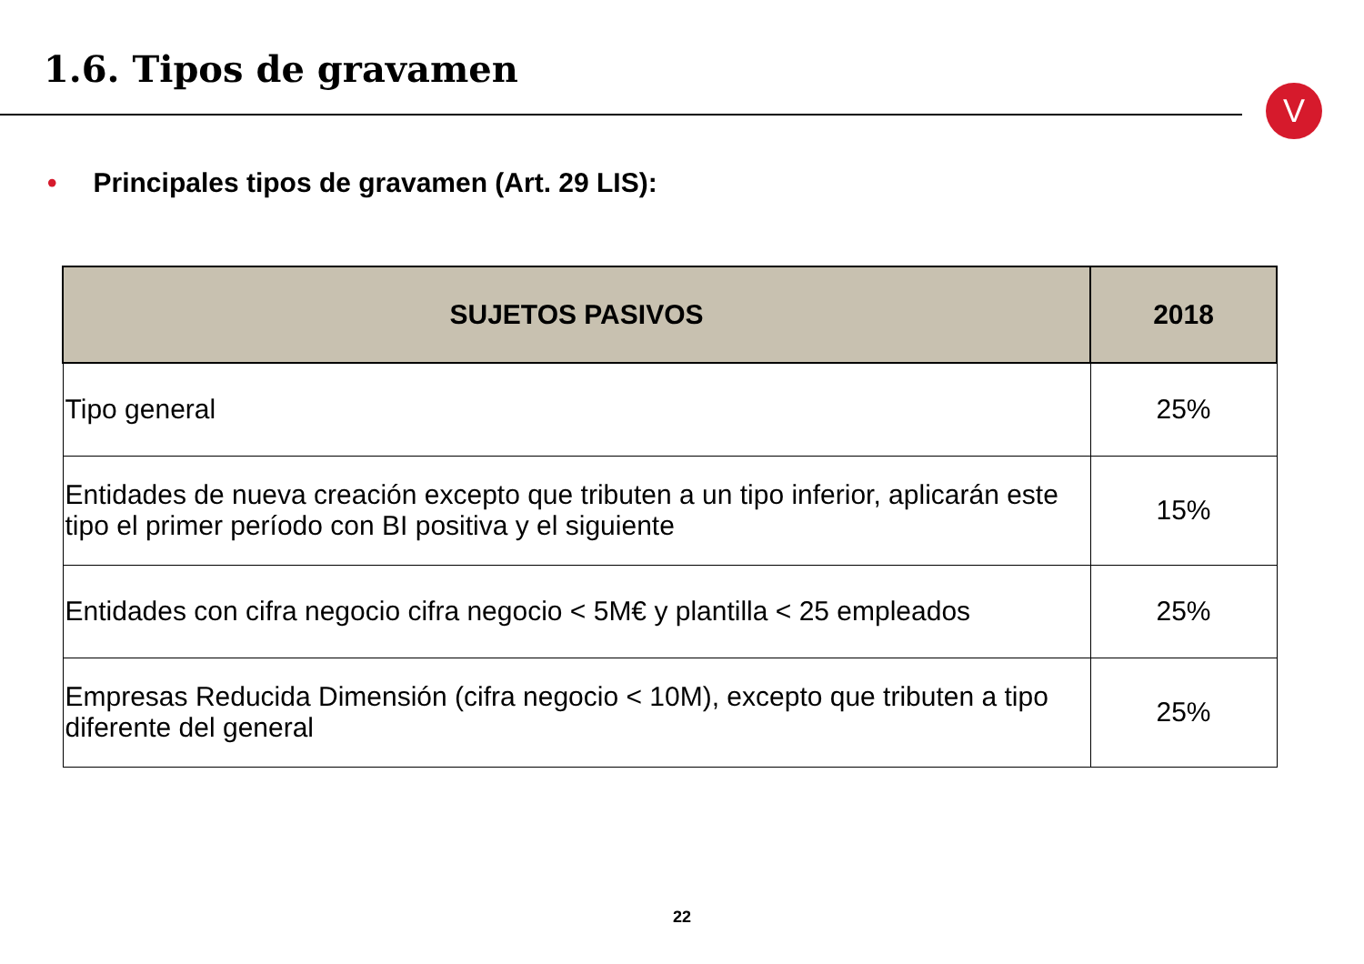1.6. Tipos de gravamen
V
• Principales tipos de gravamen (Art. 29 LIS):
| SUJETOS PASIVOS | 2018 |
| --- | --- |
| Tipo general | 25% |
| Entidades de nueva creación excepto que tributen a un tipo inferior, aplicarán este tipo el primer período con BI positiva y el siguiente | 15% |
| Entidades con cifra negocio cifra negocio < 5M€ y plantilla < 25 empleados | 25% |
| Empresas Reducida Dimensión (cifra negocio < 10M), excepto que tributen a tipo diferente del general | 25% |
22